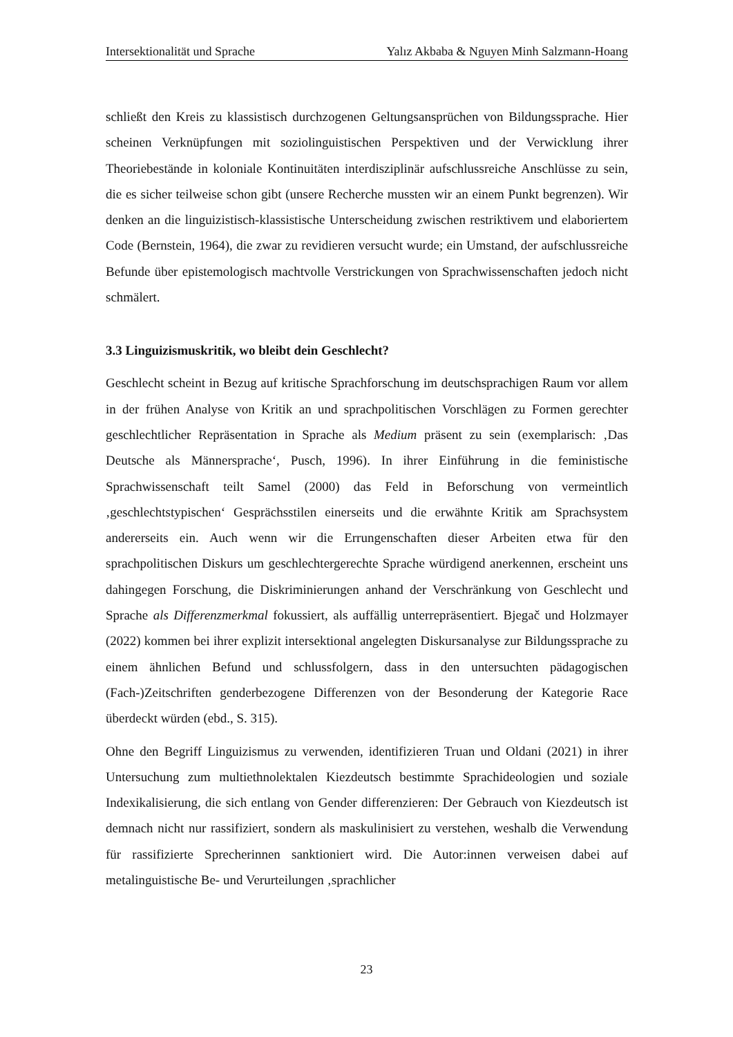Intersektionalität und Sprache Yalız Akbaba & Nguyen Minh Salzmann-Hoang
schließt den Kreis zu klassistisch durchzogenen Geltungsansprüchen von Bildungsspra­che. Hier scheinen Verknüpfungen mit soziolinguistischen Perspektiven und der Ver­wicklung ihrer Theoriebestände in koloniale Kontinuitäten interdisziplinär aufschlussrei­che Anschlüsse zu sein, die es sicher teilweise schon gibt (unsere Recherche mussten wir an einem Punkt begrenzen). Wir denken an die linguizistisch-klassistische Unterschei­dung zwischen restriktivem und elaboriertem Code (Bernstein, 1964), die zwar zu revi­dieren versucht wurde; ein Umstand, der aufschlussreiche Befunde über epistemologisch machtvolle Verstrickungen von Sprachwissenschaften jedoch nicht schmälert.
3.3 Linguizismuskritik, wo bleibt dein Geschlecht?
Geschlecht scheint in Bezug auf kritische Sprachforschung im deutschsprachigen Raum vor allem in der frühen Analyse von Kritik an und sprachpolitischen Vorschlägen zu For­men gerechter geschlechtlicher Repräsentation in Sprache als Medium präsent zu sein (exemplarisch: ‚Das Deutsche als Männersprache‘, Pusch, 1996). In ihrer Einführung in die feministische Sprachwissenschaft teilt Samel (2000) das Feld in Beforschung von vermeintlich ‚geschlechtstypischen‘ Gesprächsstilen einerseits und die erwähnte Kritik am Sprachsystem andererseits ein. Auch wenn wir die Errungenschaften dieser Arbeiten etwa für den sprachpolitischen Diskurs um geschlechtergerechte Sprache würdigend an­erkennen, erscheint uns dahingegen Forschung, die Diskriminierungen anhand der Ver­schränkung von Geschlecht und Sprache als Differenzmerkmal fokussiert, als auffällig unterrepräsentiert. Bjegač und Holzmayer (2022) kommen bei ihrer explizit intersektio­nal angelegten Diskursanalyse zur Bildungssprache zu einem ähnlichen Befund und schlussfolgern, dass in den untersuchten pädagogischen (Fach-)Zeitschriften genderbe­zogene Differenzen von der Besonderung der Kategorie Race überdeckt würden (ebd., S. 315).
Ohne den Begriff Linguizismus zu verwenden, identifizieren Truan und Oldani (2021) in ihrer Untersuchung zum multiethnolektalen Kiezdeutsch bestimmte Sprachideologien und soziale Indexikalisierung, die sich entlang von Gender differenzieren: Der Gebrauch von Kiezdeutsch ist demnach nicht nur rassifiziert, sondern als maskulinisiert zu verste­hen, weshalb die Verwendung für rassifizierte Sprecherinnen sanktioniert wird. Die Au­tor:innen verweisen dabei auf metalinguistische Be- und Verurteilungen ‚sprachlicher
23